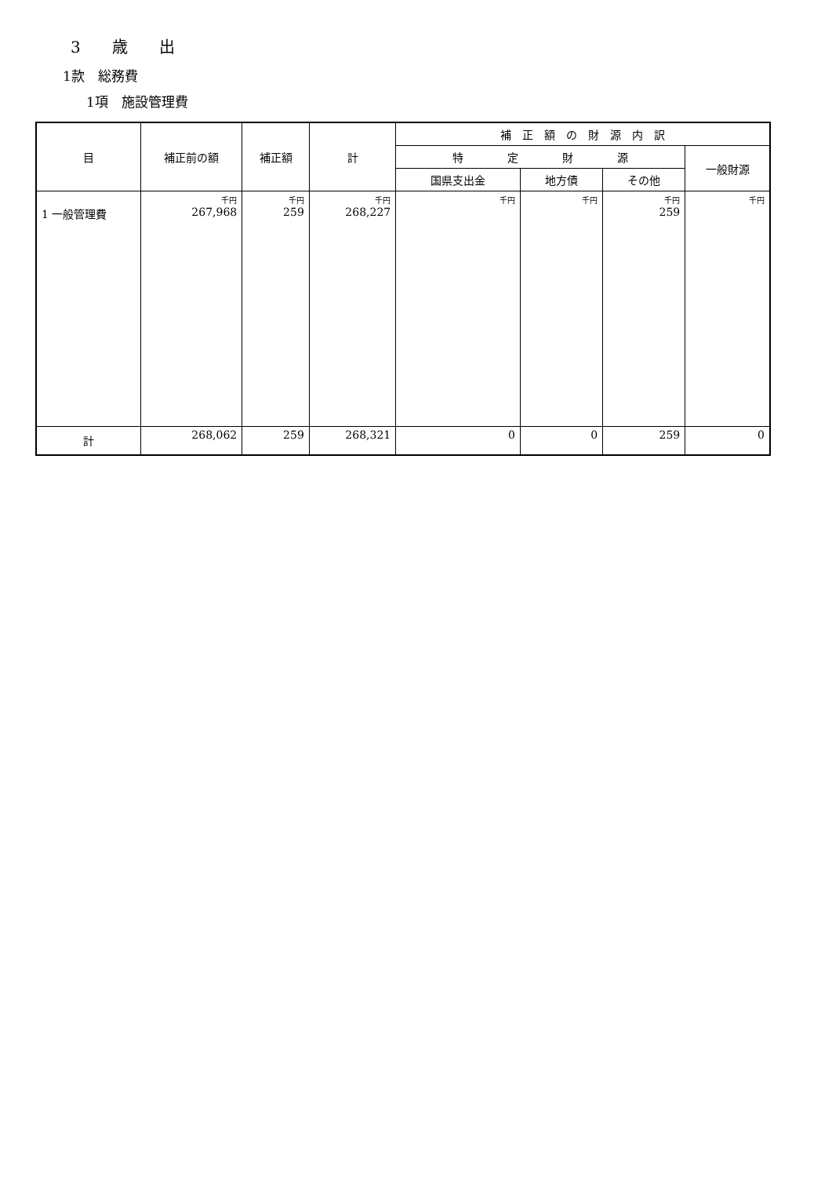3　　歳　　出
1款　総務費
1項　施設管理費
| 目 | 補正前の額 | 補正額 | 計 | 補 正 額 の 財 源 内 訳 | | | |
| --- | --- | --- | --- | --- | --- | --- | --- |
| | | | | 特 定 財 源 | | | 一般財源 |
| | | | | 国県支出金 | 地方債 | その他 | |
| 1 一般管理費 | 千円 267,968 | 千円 259 | 千円 268,227 | 千円 | 千円 | 千円 259 | 千円 |
| 計 | 268,062 | 259 | 268,321 | 0 | 0 | 259 | 0 |